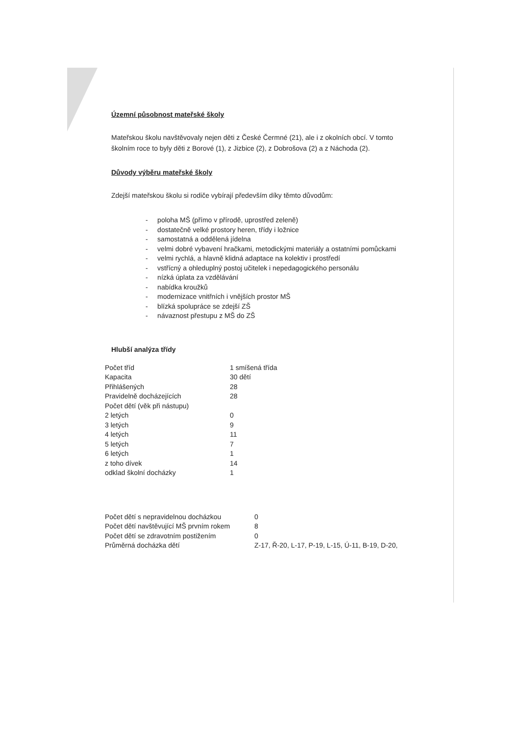Územní působnost mateřské školy
Mateřskou školu navštěvovaly nejen děti z České Čermné (21), ale i z okolních obcí. V tomto školním roce to byly děti z Borové (1), z Jizbice (2), z Dobrošova (2) a z Náchoda (2).
Důvody výběru mateřské školy
Zdejší mateřskou školu si rodiče vybírají především díky těmto důvodům:
- poloha MŠ (přímo v přírodě, uprostřed zeleně)
- dostatečně velké prostory heren, třídy i ložnice
- samostatná a oddělená jídelna
- velmi dobré vybavení hračkami, metodickými materiály a ostatními pomůckami
- velmi rychlá, a hlavně klidná adaptace na kolektiv i prostředí
- vstřícný a ohleduplný postoj učitelek i nepedagogického personálu
- nízká úplata za vzdělávání
- nabídka kroužků
- modernizace vnitřních i vnějších prostor MŠ
- blízká spolupráce se zdejší ZŠ
- návaznost přestupu z MŠ do ZŠ
Hlubší analýza třídy
| Počet tříd | 1 smíšená třída |
| Kapacita | 30 dětí |
| Přihlášených | 28 |
| Pravidelně docházejících | 28 |
| Počet dětí (věk při nástupu) | |
| 2 letých | 0 |
| 3 letých | 9 |
| 4 letých | 11 |
| 5 letých | 7 |
| 6 letých | 1 |
| z toho dívek | 14 |
| odklad školní docházky | 1 |
| Počet dětí s nepravidelnou docházkou | 0 |
| Počet dětí navštěvující MŠ prvním rokem | 8 |
| Počet dětí se zdravotním postižením | 0 |
| Průměrná docházka dětí | Z-17, Ř-20, L-17, P-19, L-15, Ú-11, B-19, D-20, |